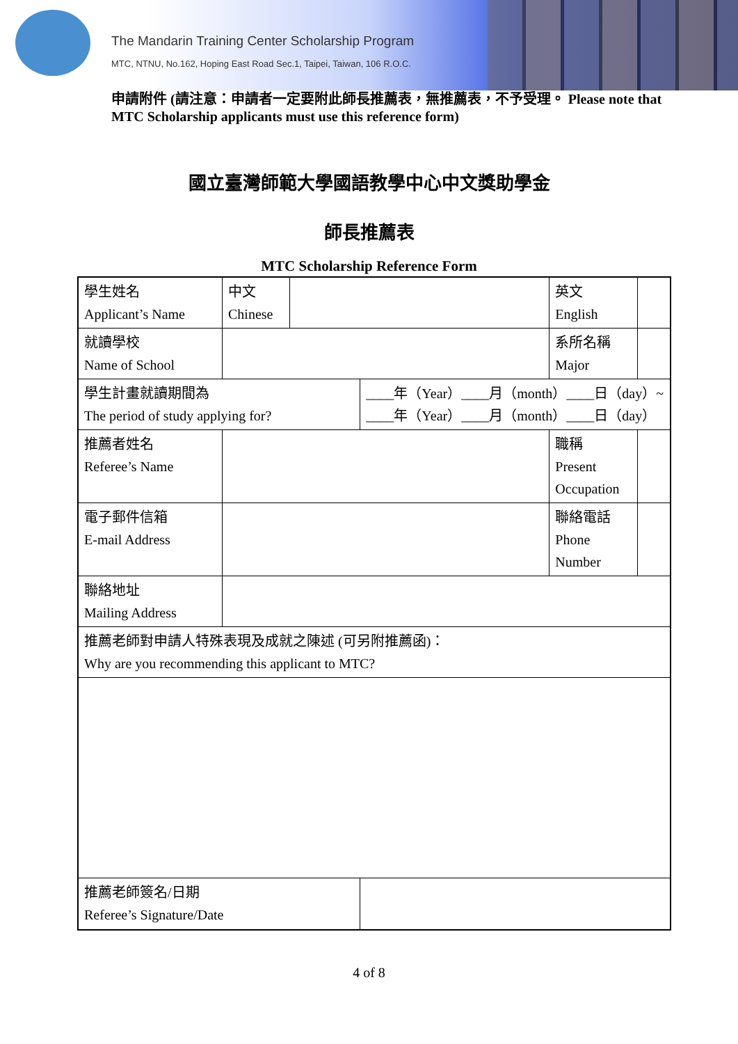The Mandarin Training Center Scholarship Program
MTC, NTNU, No.162, Hoping East Road Sec.1, Taipei, Taiwan, 106 R.O.C.
申請附件 (請注意：申請者一定要附此師長推薦表，無推薦表，不予受理。 Please note that MTC Scholarship applicants must use this reference form)
國立臺灣師範大學國語教學中心中文獎助學金
師長推薦表
MTC Scholarship Reference Form
| 學生姓名 Applicant’s Name | 中文 Chinese | | | 英文 English | |
| 就讀學校 Name of School | | | | 系所名稱 Major | |
| 學生計畫就讀期間為 The period of study applying for? | | | ____年（Year）____月（month）____日（day）~ ____年（Year）____月（month）____日（day） | | |
| 推薦者姓名 Referee’s Name | | | | 職稱 Present Occupation | |
| 電子郵件信箱 E-mail Address | | | | 聯絡電話 Phone Number | |
| 聯絡地址 Mailing Address | | | | | |
| 推薦老師對申請人特殊表現及成就之陳述 (可另附推薦函)： Why are you recommending this applicant to MTC? | | | | | |
| 推薦老師簽名/日期 Referee’s Signature/Date | | | | | |
4 of 8